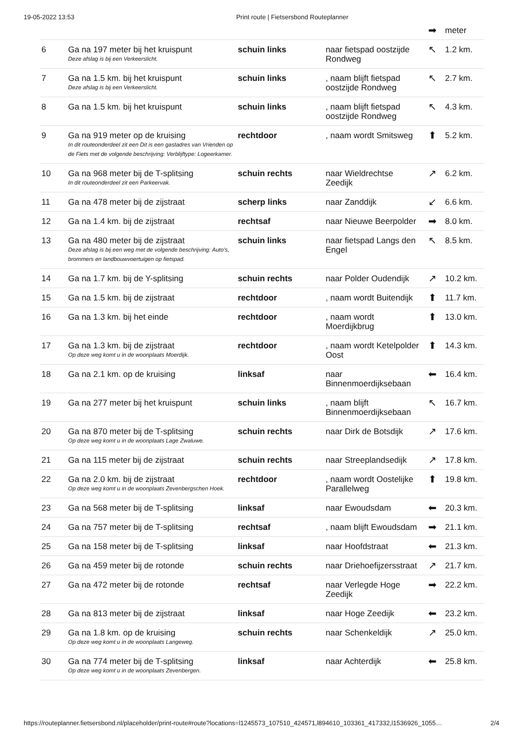19-05-2022 13:53 Print route | Fietsersbond Routeplanner
| | | | | ➡ | meter |
| 6 | Ga na 197 meter bij het kruispunt Deze afslag is bij een Verkeerslicht. | schuin links | naar fietspad oostzijde Rondweg | ↖ | 1.2 km. |
| 7 | Ga na 1.5 km. bij het kruispunt Deze afslag is bij een Verkeerslicht. | schuin links | , naam blijft fietspad oostzijde Rondweg | ↖ | 2.7 km. |
| 8 | Ga na 1.5 km. bij het kruispunt | schuin links | , naam blijft fietspad oostzijde Rondweg | ↖ | 4.3 km. |
| 9 | Ga na 919 meter op de kruising In dit routeonderdeel zit een Dit is een gastadres van Vrienden op de Fiets met de volgende beschrijving: Verblijftype: Logeerkamer. | rechtdoor | , naam wordt Smitsweg | ⬆ | 5.2 km. |
| 10 | Ga na 968 meter bij de T-splitsing In dit routeonderdeel zit een Parkeervak. | schuin rechts | naar Wieldrechtse Zeedijk | ↗ | 6.2 km. |
| 11 | Ga na 478 meter bij de zijstraat | scherp links | naar Zanddijk | ↙ | 6.6 km. |
| 12 | Ga na 1.4 km. bij de zijstraat | rechtsaf | naar Nieuwe Beerpolder | ➡ | 8.0 km. |
| 13 | Ga na 480 meter bij de zijstraat Deze afslag is bij een weg met de volgende beschrijving: Auto's, brommers en landbouwvoertuigen op fietspad. | schuin links | naar fietspad Langs den Engel | ↖ | 8.5 km. |
| 14 | Ga na 1.7 km. bij de Y-splitsing | schuin rechts | naar Polder Oudendijk | ↗ | 10.2 km. |
| 15 | Ga na 1.5 km. bij de zijstraat | rechtdoor | , naam wordt Buitendijk | ⬆ | 11.7 km. |
| 16 | Ga na 1.3 km. bij het einde | rechtdoor | , naam wordt Moerdijkbrug | ⬆ | 13.0 km. |
| 17 | Ga na 1.3 km. bij de zijstraat Op deze weg komt u in de woonplaats Moerdijk. | rechtdoor | , naam wordt Ketelpolder Oost | ⬆ | 14.3 km. |
| 18 | Ga na 2.1 km. op de kruising | linksaf | naar Binnenmoerdijksebaan | ⬅ | 16.4 km. |
| 19 | Ga na 277 meter bij het kruispunt | schuin links | , naam blijft Binnenmoerdijksebaan | ↖ | 16.7 km. |
| 20 | Ga na 870 meter bij de T-splitsing Op deze weg komt u in de woonplaats Lage Zwaluwe. | schuin rechts | naar Dirk de Botsdijk | ↗ | 17.6 km. |
| 21 | Ga na 115 meter bij de zijstraat | schuin rechts | naar Streeplandsedijk | ↗ | 17.8 km. |
| 22 | Ga na 2.0 km. bij de zijstraat Op deze weg komt u in de woonplaats Zevenbergschen Hoek. | rechtdoor | , naam wordt Oostelijke Parallelweg | ⬆ | 19.8 km. |
| 23 | Ga na 568 meter bij de T-splitsing | linksaf | naar Ewoudsdam | ⬅ | 20.3 km. |
| 24 | Ga na 757 meter bij de T-splitsing | rechtsaf | , naam blijft Ewoudsdam | ➡ | 21.1 km. |
| 25 | Ga na 158 meter bij de T-splitsing | linksaf | naar Hoofdstraat | ⬅ | 21.3 km. |
| 26 | Ga na 459 meter bij de rotonde | schuin rechts | naar Driehoefijzersstraat | ↗ | 21.7 km. |
| 27 | Ga na 472 meter bij de rotonde | rechtsaf | naar Verlegde Hoge Zeedijk | ➡ | 22.2 km. |
| 28 | Ga na 813 meter bij de zijstraat | linksaf | naar Hoge Zeedijk | ⬅ | 23.2 km. |
| 29 | Ga na 1.8 km. op de kruising Op deze weg komt u in de woonplaats Langeweg. | schuin rechts | naar Schenkeldijk | ↗ | 25.0 km. |
| 30 | Ga na 774 meter bij de T-splitsing Op deze weg komt u in de woonplaats Zevenbergen. | linksaf | naar Achterdijk | ⬅ | 25.8 km. |
https://routeplanner.fietsersbond.nl/placeholder/print-route#route?locations=l1245573_107510_424571,l894610_103361_417332,l1536926_1055… 2/4